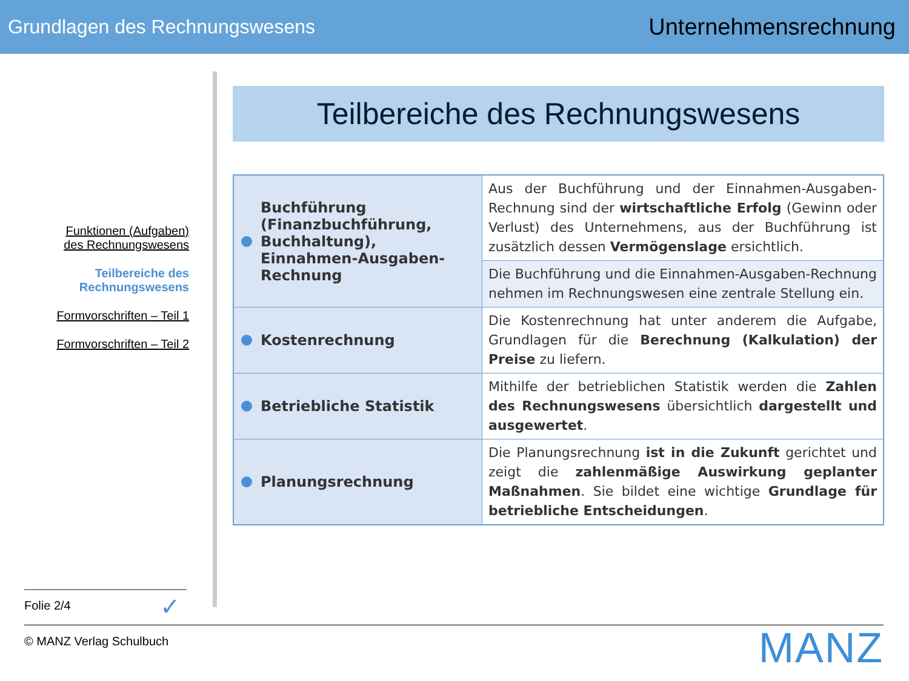Grundlagen des Rechnungswesens Unternehmensrechnung
Funktionen (Aufgaben)
des Rechnungswesens
Teilbereiche des
Rechnungswesens
Formvorschriften – Teil 1
Formvorschriften – Teil 2
Teilbereiche des Rechnungswesens
| Buchführung (Finanzbuchführung, Buchhaltung), Einnahmen-Ausgaben-Rechnung | Aus der Buchführung und der Einnahmen-Ausgaben-Rechnung sind der wirtschaftliche Erfolg (Gewinn oder Verlust) des Unternehmens, aus der Buchführung ist zusätzlich dessen Vermögenslage ersichtlich. |
| | Die Buchführung und die Einnahmen-Ausgaben-Rechnung nehmen im Rechnungswesen eine zentrale Stellung ein. |
| Kostenrechnung | Die Kostenrechnung hat unter anderem die Aufgabe, Grundlagen für die Berechnung (Kalkulation) der Preise zu liefern. |
| Betriebliche Statistik | Mithilfe der betrieblichen Statistik werden die Zahlen des Rechnungswesens übersichtlich dargestellt und ausgewertet . |
| Planungsrechnung | Die Planungsrechnung ist in die Zukunft gerichtet und zeigt die zahlenmäßige Auswirkung geplanter Maßnahmen . Sie bildet eine wichtige Grundlage für betriebliche Entscheidungen . |
Folie 2/4 ✓
© MANZ Verlag Schulbuch MANZ